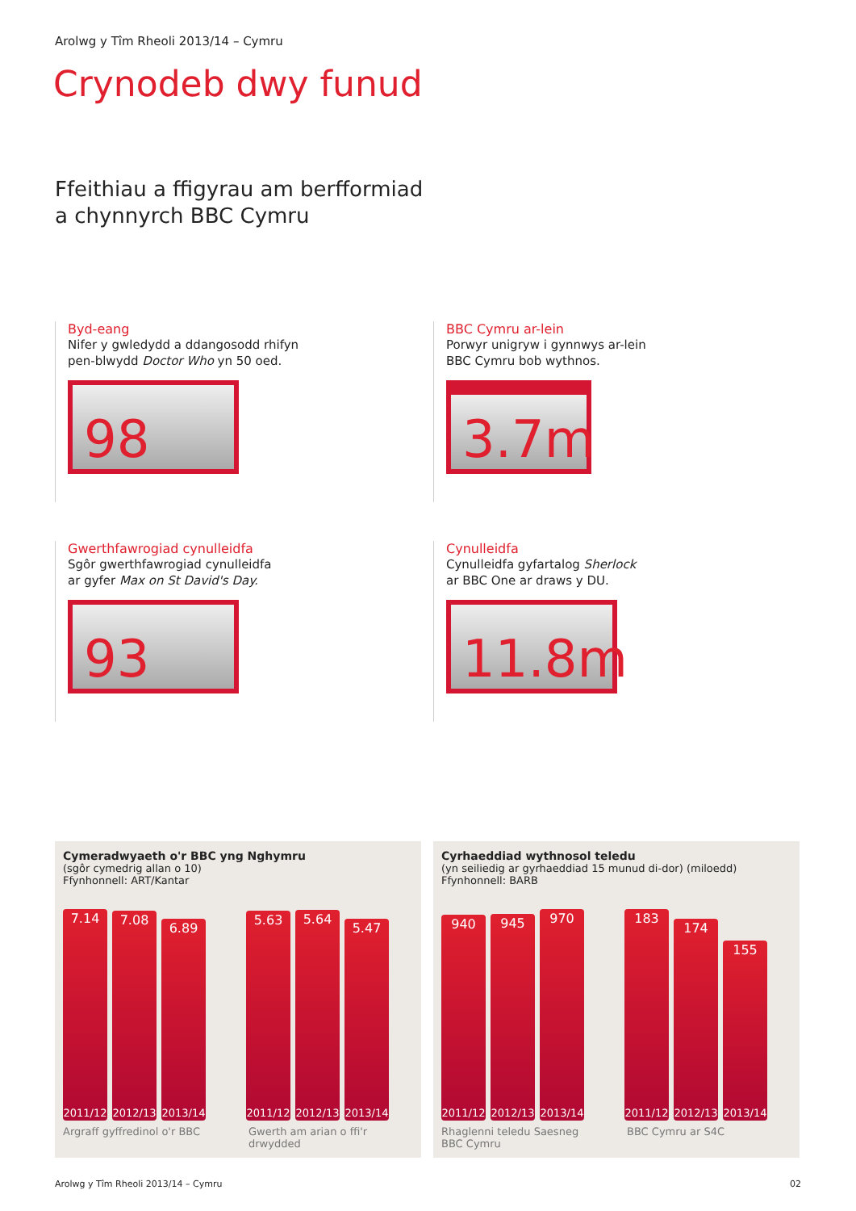Arolwg y Tîm Rheoli 2013/14 – Cymru
Crynodeb dwy funud
Ffeithiau a ffigyrau am berfformiad
a chynnyrch BBC Cymru
Byd-eang
Nifer y gwledydd a ddangosodd rhifyn
pen-blwydd Doctor Who yn 50 oed.
98
BBC Cymru ar-lein
Porwyr unigryw i gynnwys ar-lein
BBC Cymru bob wythnos.
3.7m
Gwerthfawrogiad cynulleidfa
Sgôr gwerthfawrogiad cynulleidfa
ar gyfer Max on St David's Day.
93
Cynulleidfa
Cynulleidfa gyfartalog Sherlock
ar BBC One ar draws y DU.
11.8m
Cymeradwyaeth o'r BBC yng Nghymru
(sgôr cymedrig allan o 10)
Ffynhonnell: ART/Kantar
7.14
2011/12
7.08
2012/13
6.89
2013/14
5.63
2011/12
5.64
2012/13
5.47
2013/14
Argraff gyffredinol o'r BBC
Gwerth am arian o ffi'r drwydded
Cyrhaeddiad wythnosol teledu
(yn seiliedig ar gyrhaeddiad 15 munud di-dor) (miloedd)
Ffynhonnell: BARB
940
2011/12
945
2012/13
970
2013/14
183
2011/12
174
2012/13
155
2013/14
Rhaglenni teledu Saesneg BBC Cymru
BBC Cymru ar S4C
Arolwg y Tîm Rheoli 2013/14 – Cymru 02